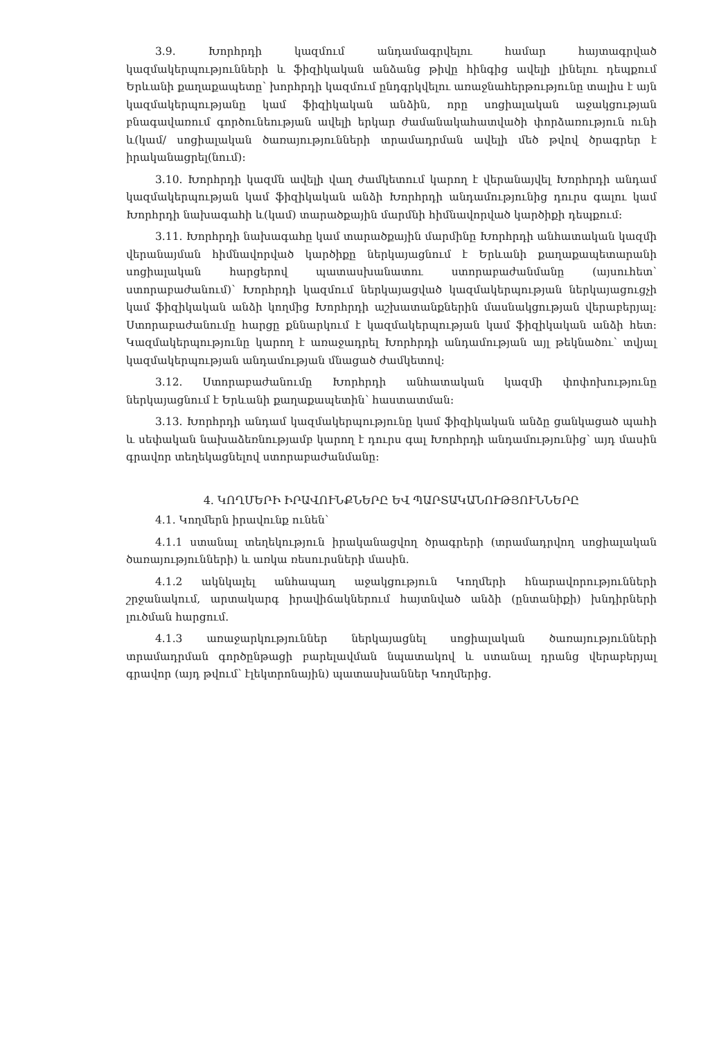3.9. Խորհրդի կազմում անդամագրվելու համար հայտագրված կազմակերպությունների և ֆիզիկական անձանց թիվը հինգից ավելի լինելու դեպքում Երևանի քաղաքապետը՝ խորհրդի կազմում ընդգրկվելու առաջնահերթությունը տալիս է այն կազմակերպությանը կամ ֆիզիկական անձին, որը սոցիալական աջակցության բնագավառում գործունեության ավելի երկար ժամանակահատվածի փորձառություն ունի և(կամ/ սոցիալական ծառայությունների տրամադրման ավելի մեծ թվով ծրագրեր է իրականացրել(նում):
3.10. Խորհրդի կազմն ավելի վաղ ժամկետում կարող է վերանայվել Խորհրդի անդամ կազմակերպության կամ ֆիզիկական անձի Խորհրդի անդամությունից դուրս գալու կամ Խորհրդի նախագահի և(կամ) տարածքային մարմնի հիմնավորված կարծիքի դեպքում:
3.11. Խորհրդի նախագահը կամ տարածքային մարմինը Խորհրդի անհատական կազմի վերանայման հիմնավորված կարծիքը ներկայացնում է Երևանի քաղաքապետարանի սոցիալական հարցերով պատասխանատու ստորաբաժանմանը (այսուհետ՝ ստորաբաժանում)՝ Խորհրդի կազմում ներկայացված կազմակերպության ներկայացուցչի կամ ֆիզիկական անձի կողմից Խորհրդի աշխատանքներին մասնակցության վերաբերյալ: Ստորաբաժանումը հարցը քննարկում է կազմակերպության կամ ֆիզիկական անձի հետ: Կազմակերպությունը կարող է առաջադրել Խորհրդի անդամության այլ թեկնածու՝ տվյալ կազմակերպության անդամության մնացած ժամկետով:
3.12. Ստորաբաժանումը Խորհրդի անհատական կազմի փոփոխությունը ներկայացնում է Երևանի քաղաքապետին՝ հաստատման:
3.13. Խորհրդի անդամ կազմակերպությունը կամ ֆիզիկական անձը ցանկացած պահի և սեփական նախաձեռնությամբ կարող է դուրս գալ Խորհրդի անդամությունից՝ այդ մասին գրավոր տեղեկացնելով ստորաբաժանմանը:
4. ԿՈՂՄԵՐԻ ԻՐԱՎՈՒՆՔՆԵՐԸ ԵՎ ՊԱՐՏԱԿԱՆՈՒԹՅՈՒՆՆԵՐԸ
4.1. Կողմերն իրավունք ունեն՝
4.1.1 ստանալ տեղեկություն իրականացվող ծրագրերի (տրամադրվող սոցիալական ծառայությունների) և առկա ռեսուրսների մասին.
4.1.2 ակնկալել անհապաղ աջակցություն Կողմերի հնարավորությունների շրջանակում, արտակարգ իրավիճակներում հայտնված անձի (ընտանիքի) խնդիրների լուծման հարցում.
4.1.3 առաջարկություններ ներկայացնել սոցիալական ծառայությունների տրամադրման գործընթացի բարելավման նպատակով և ստանալ դրանց վերաբերյալ գրավոր (այդ թվում՝ էլեկտրոնային) պատասխաններ Կողմերից.